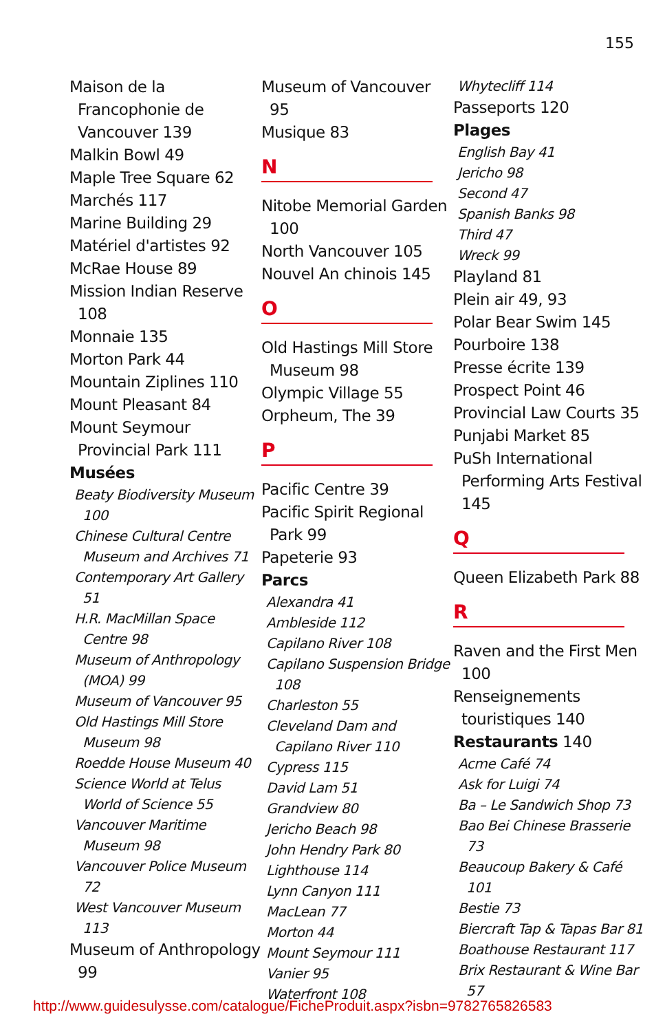155
Maison de la Francophonie de Vancouver 139
Malkin Bowl 49
Maple Tree Square 62
Marchés 117
Marine Building 29
Matériel d'artistes 92
McRae House 89
Mission Indian Reserve 108
Monnaie 135
Morton Park 44
Mountain Ziplines 110
Mount Pleasant 84
Mount Seymour Provincial Park 111
Musées
Beaty Biodiversity Museum 100
Chinese Cultural Centre Museum and Archives 71
Contemporary Art Gallery 51
H.R. MacMillan Space Centre 98
Museum of Anthropology (MOA) 99
Museum of Vancouver 95
Old Hastings Mill Store Museum 98
Roedde House Museum 40
Science World at Telus World of Science 55
Vancouver Maritime Museum 98
Vancouver Police Museum 72
West Vancouver Museum 113
Museum of Anthropology 99
Museum of Vancouver 95
Musique 83
N
Nitobe Memorial Garden 100
North Vancouver 105
Nouvel An chinois 145
O
Old Hastings Mill Store Museum 98
Olympic Village 55
Orpheum, The 39
P
Pacific Centre 39
Pacific Spirit Regional Park 99
Papeterie 93
Parcs
Alexandra 41
Ambleside 112
Capilano River 108
Capilano Suspension Bridge 108
Charleston 55
Cleveland Dam and Capilano River 110
Cypress 115
David Lam 51
Grandview 80
Jericho Beach 98
John Hendry Park 80
Lighthouse 114
Lynn Canyon 111
MacLean 77
Morton 44
Mount Seymour 111
Vanier 95
Waterfront 108
Whytecliff 114
Passeports 120
Plages
English Bay 41
Jericho 98
Second 47
Spanish Banks 98
Third 47
Wreck 99
Playland 81
Plein air 49, 93
Polar Bear Swim 145
Pourboire 138
Presse écrite 139
Prospect Point 46
Provincial Law Courts 35
Punjabi Market 85
PuSh International Performing Arts Festival 145
Q
Queen Elizabeth Park 88
R
Raven and the First Men 100
Renseignements touristiques 140
Restaurants 140
Acme Café 74
Ask for Luigi 74
Ba – Le Sandwich Shop 73
Bao Bei Chinese Brasserie 73
Beaucoup Bakery & Café 101
Bestie 73
Biercraft Tap & Tapas Bar 81
Boathouse Restaurant 117
Brix Restaurant & Wine Bar 57
http://www.guidesulysse.com/catalogue/FicheProduit.aspx?isbn=9782765826583